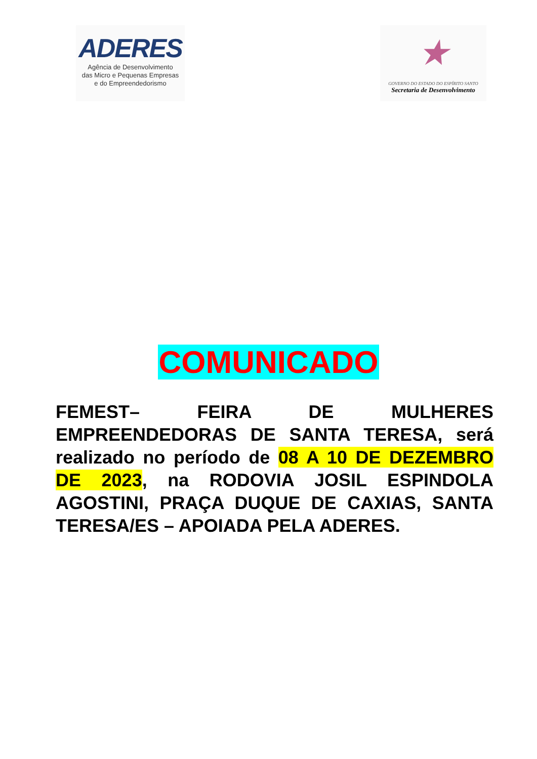ADERES
Agência de Desenvolvimento
das Micro e Pequenas Empresas
e do Empreendedorismo
★
GOVERNO DO ESTADO DO ESPÍRITO SANTO
Secretaria de Desenvolvimento
COMUNICADO
FEMEST– FEIRA DE MULHERES EMPREENDEDORAS DE SANTA TERESA, será realizado no período de 08 A 10 DE DEZEMBRO DE 2023, na RODOVIA JOSIL ESPINDOLA AGOSTINI, PRAÇA DUQUE DE CAXIAS, SANTA TERESA/ES – APOIADA PELA ADERES.